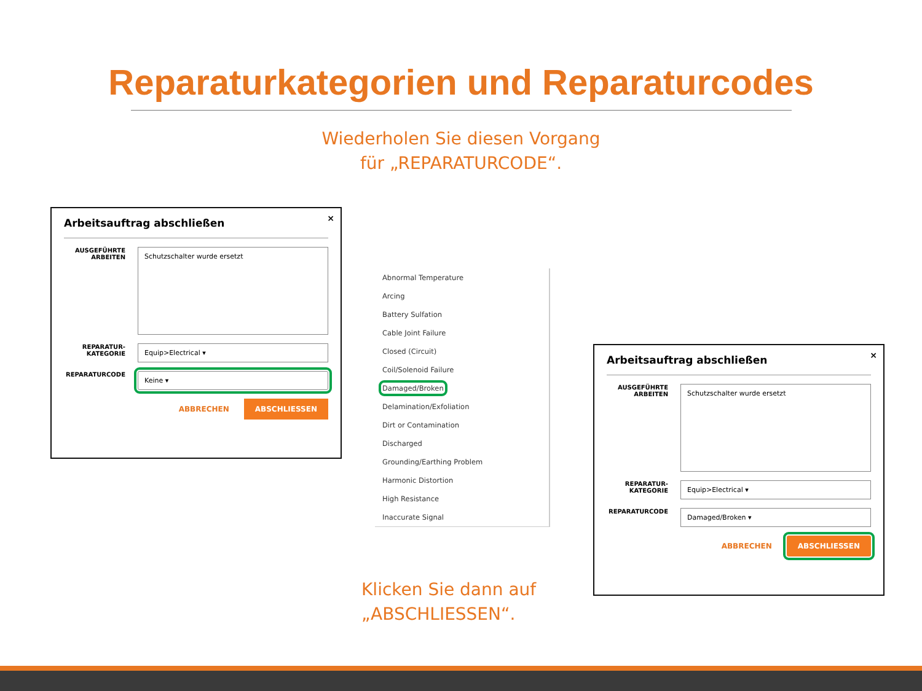Reparaturkategorien und Reparaturcodes
Wiederholen Sie diesen Vorgang
für „REPARATURCODE“.
×
Arbeitsauftrag abschließen
AUSGEFÜHRTE ARBEITEN
Schutzschalter wurde ersetzt
REPARATUR-KATEGORIE
Equip>Electrical ▾
REPARATURCODE
Keine ▾
ABBRECHEN ABSCHLIESSEN
Abnormal Temperature
Arcing
Battery Sulfation
Cable Joint Failure
Closed (Circuit)
Coil/Solenoid Failure
Damaged/Broken
Delamination/Exfoliation
Dirt or Contamination
Discharged
Grounding/Earthing Problem
Harmonic Distortion
High Resistance
Inaccurate Signal
×
Arbeitsauftrag abschließen
AUSGEFÜHRTE ARBEITEN
Schutzschalter wurde ersetzt
REPARATUR-KATEGORIE
Equip>Electrical ▾
REPARATURCODE
Damaged/Broken ▾
ABBRECHEN ABSCHLIESSEN
Klicken Sie dann auf
„ABSCHLIESSEN“.